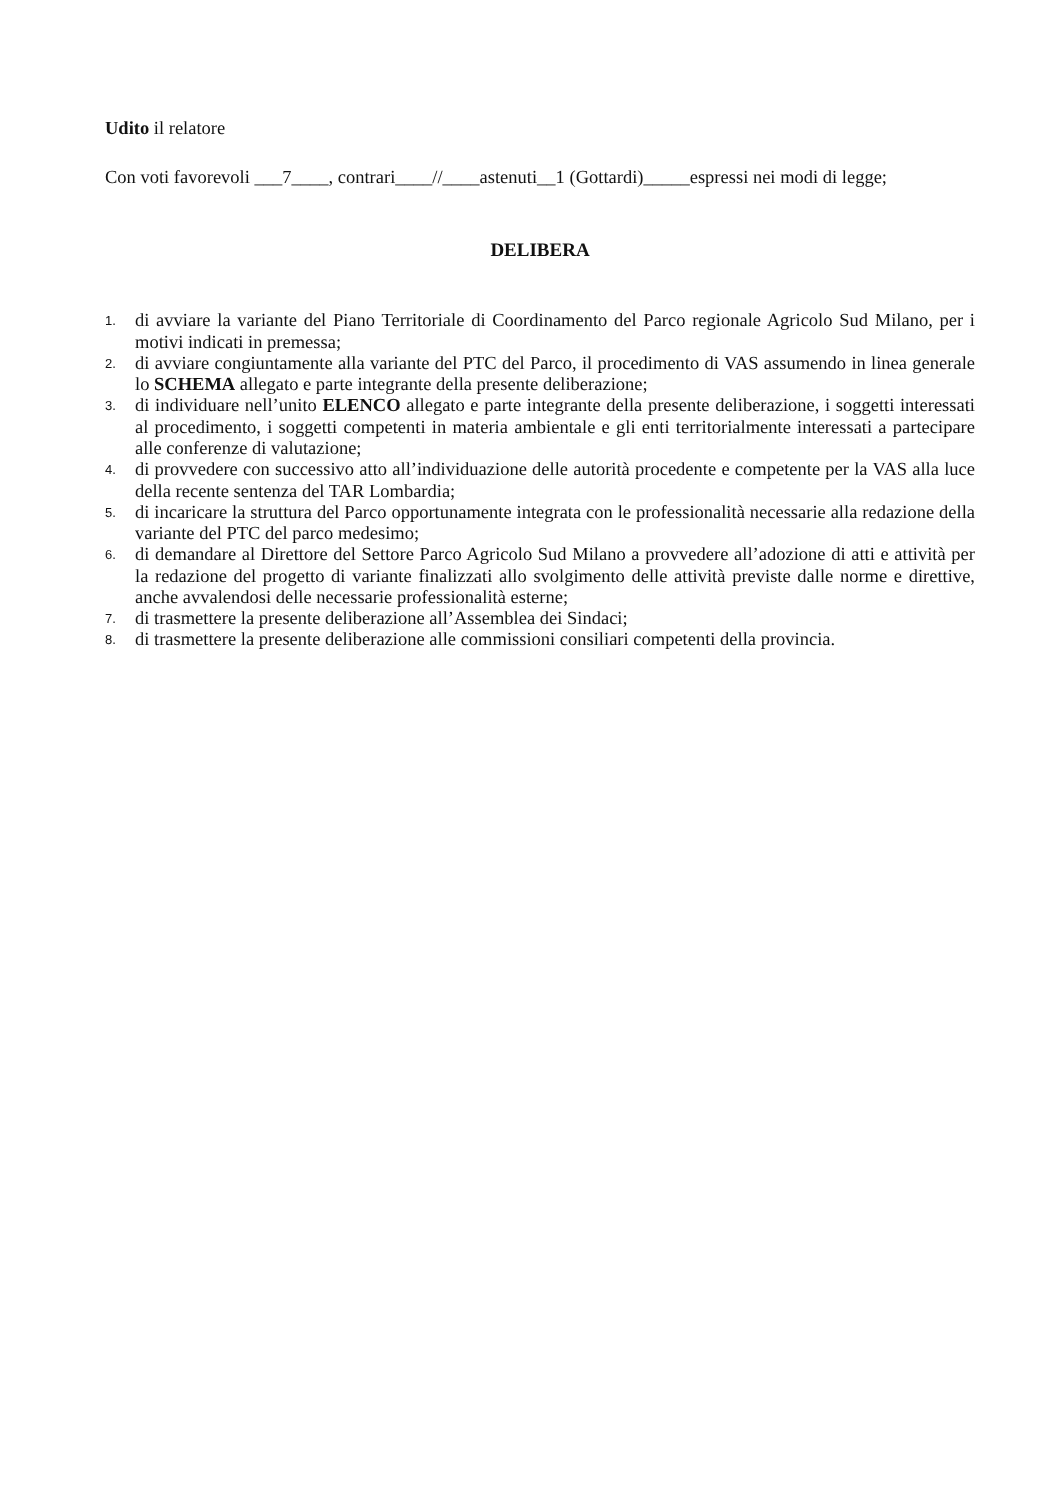Udito il relatore
Con voti favorevoli ___7____, contrari____//____astenuti__1 (Gottardi)_____espressi nei modi di legge;
DELIBERA
1. di avviare la variante del Piano Territoriale di Coordinamento del Parco regionale Agricolo Sud Milano, per i motivi indicati in premessa;
2. di avviare congiuntamente alla variante del PTC del Parco, il procedimento di VAS assumendo in linea generale lo SCHEMA allegato e parte integrante della presente deliberazione;
3. di individuare nell’unito ELENCO allegato e parte integrante della presente deliberazione, i soggetti interessati al procedimento, i soggetti competenti in materia ambientale e gli enti territorialmente interessati a partecipare alle conferenze di valutazione;
4. di provvedere con successivo atto all’individuazione delle autorità procedente e competente per la VAS alla luce della recente sentenza del TAR Lombardia;
5. di incaricare la struttura del Parco opportunamente integrata con le professionalità necessarie alla redazione della variante del PTC del parco medesimo;
6. di demandare al Direttore del Settore Parco Agricolo Sud Milano a provvedere all’adozione di atti e attività per la redazione del progetto di variante finalizzati allo svolgimento delle attività previste dalle norme e direttive, anche avvalendosi delle necessarie professionalità esterne;
7. di trasmettere la presente deliberazione all’Assemblea dei Sindaci;
8. di trasmettere la presente deliberazione alle commissioni consiliari competenti della provincia.